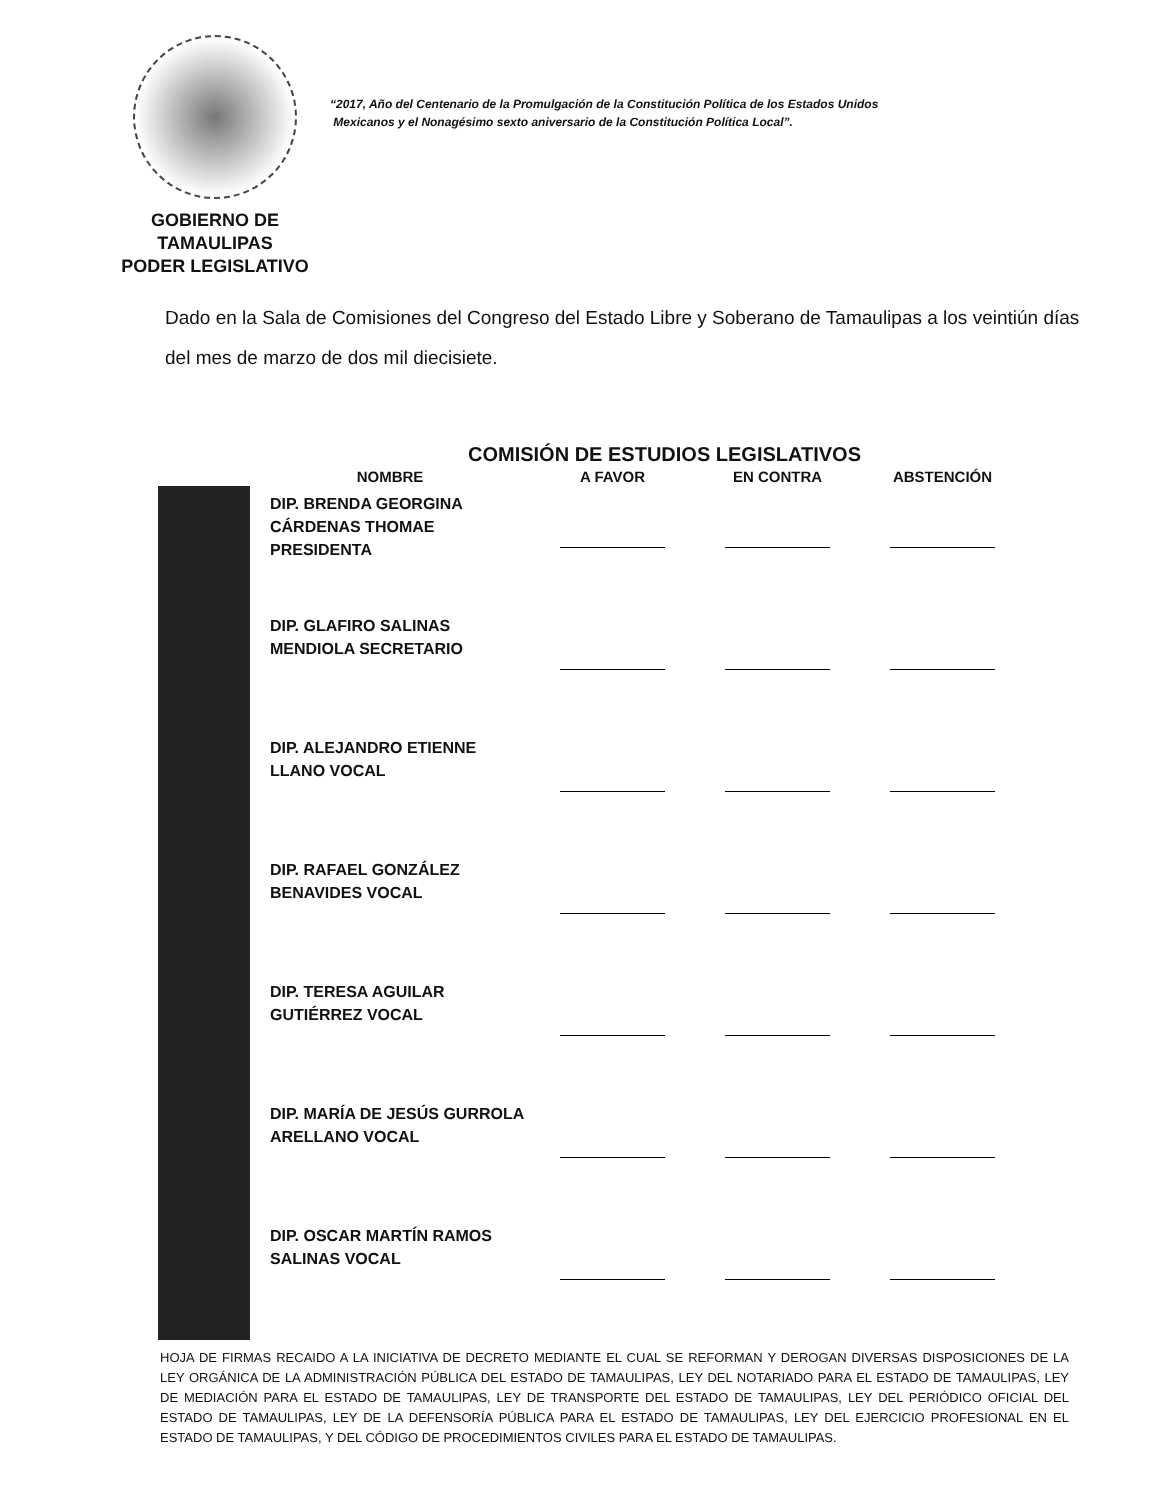GOBIERNO DE TAMAULIPAS
PODER LEGISLATIVO
“2017, Año del Centenario de la Promulgación de la Constitución Política de los Estados Unidos
Mexicanos y el Nonagésimo sexto aniversario de la Constitución Política Local”.
Dado en la Sala de Comisiones del Congreso del Estado Libre y Soberano de Tamaulipas a los veintiún días del mes de marzo de dos mil diecisiete.
COMISIÓN DE ESTUDIOS LEGISLATIVOS
| | NOMBRE | A FAVOR | EN CONTRA | ABSTENCIÓN |
| --- | --- | --- | --- | --- |
| | DIP. BRENDA GEORGINA CÁRDENAS THOMAE PRESIDENTA | | | |
| | DIP. GLAFIRO SALINAS MENDIOLA SECRETARIO | | | |
| | DIP. ALEJANDRO ETIENNE LLANO VOCAL | | | |
| | DIP. RAFAEL GONZÁLEZ BENAVIDES VOCAL | | | |
| | DIP. TERESA AGUILAR GUTIÉRREZ VOCAL | | | |
| | DIP. MARÍA DE JESÚS GURROLA ARELLANO VOCAL | | | |
| | DIP. OSCAR MARTÍN RAMOS SALINAS VOCAL | | | |
HOJA DE FIRMAS RECAIDO A LA INICIATIVA DE DECRETO MEDIANTE EL CUAL SE REFORMAN Y DEROGAN DIVERSAS DISPOSICIONES DE LA LEY ORGÁNICA DE LA ADMINISTRACIÓN PÚBLICA DEL ESTADO DE TAMAULIPAS, LEY DEL NOTARIADO PARA EL ESTADO DE TAMAULIPAS, LEY DE MEDIACIÓN PARA EL ESTADO DE TAMAULIPAS, LEY DE TRANSPORTE DEL ESTADO DE TAMAULIPAS, LEY DEL PERIÓDICO OFICIAL DEL ESTADO DE TAMAULIPAS, LEY DE LA DEFENSORÍA PÚBLICA PARA EL ESTADO DE TAMAULIPAS, LEY DEL EJERCICIO PROFESIONAL EN EL ESTADO DE TAMAULIPAS, Y DEL CÓDIGO DE PROCEDIMIENTOS CIVILES PARA EL ESTADO DE TAMAULIPAS.